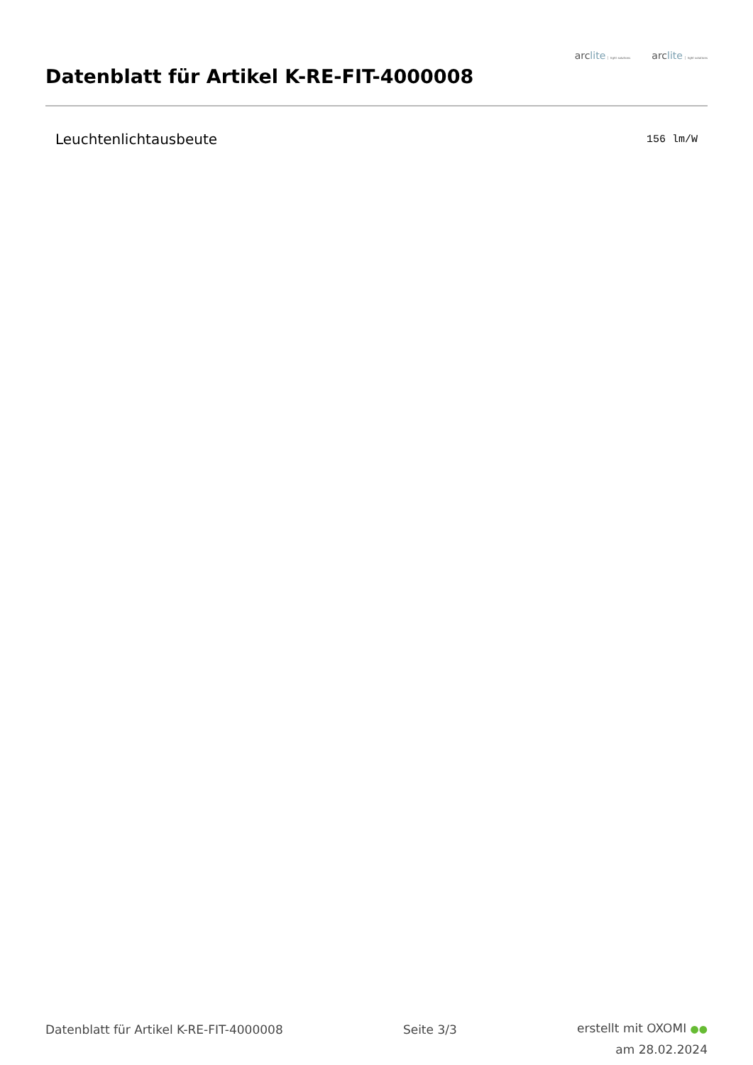Datenblatt für Artikel K-RE-FIT-4000008
arclite light solutions arclite light solutions
| Leuchtenlichtausbeute | 156 lm/W |
Datenblatt für Artikel K-RE-FIT-4000008
Seite 3/3
erstellt mit OXOMI ●●
am 28.02.2024